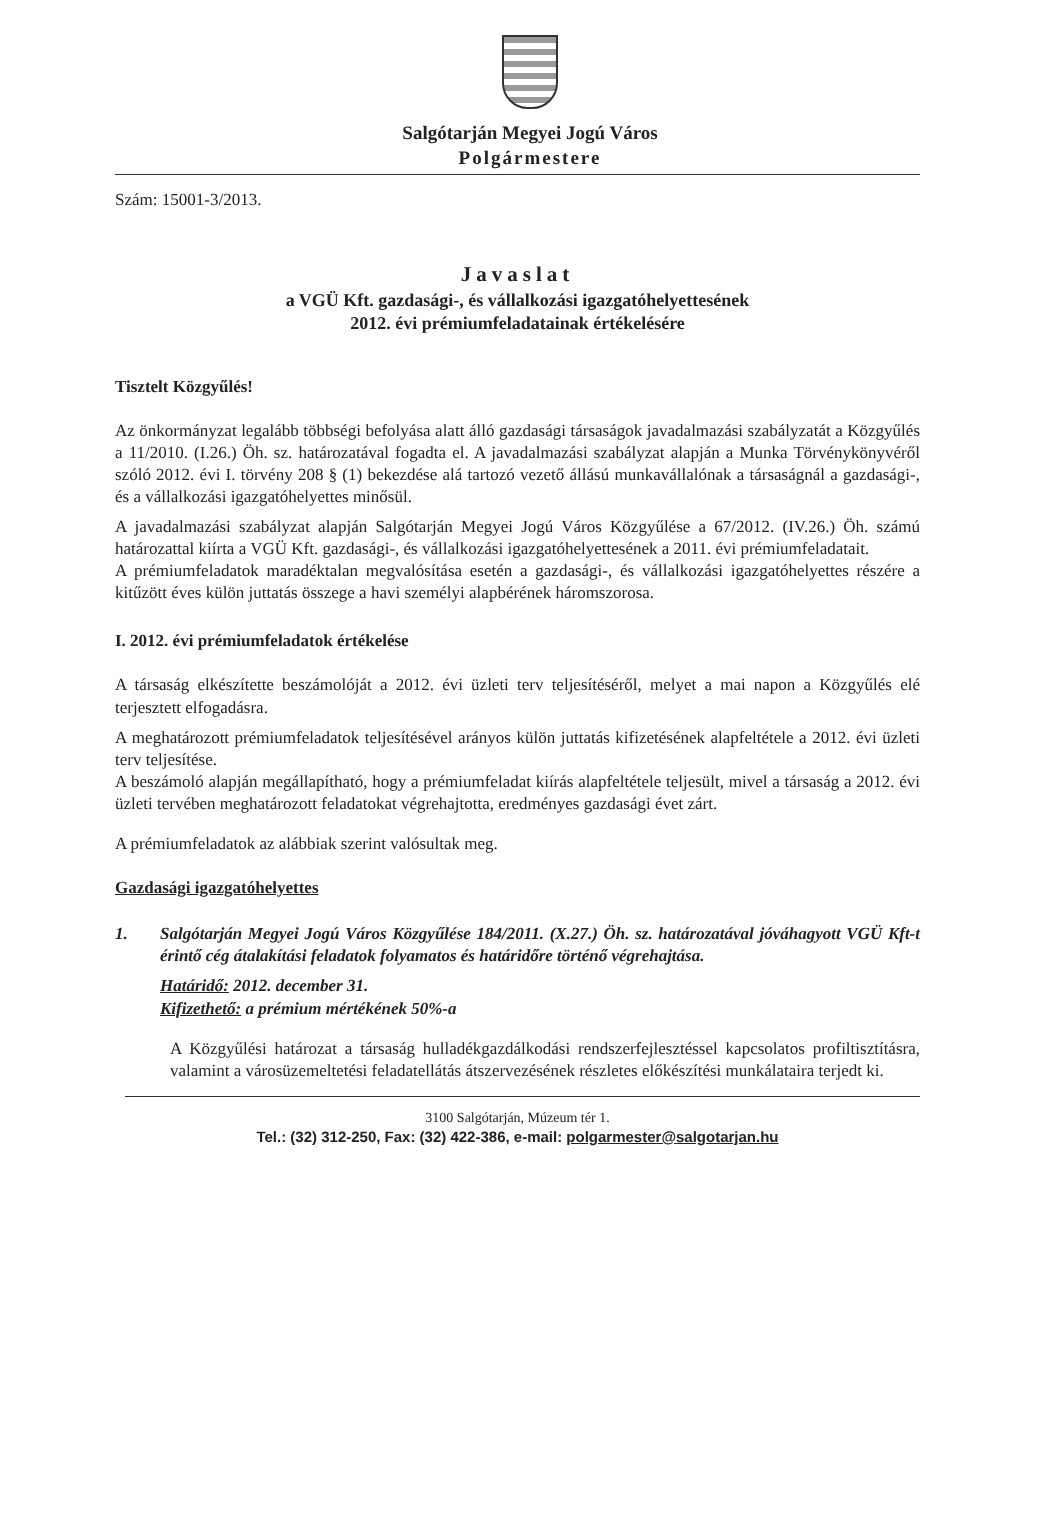Salgótarján Megyei Jogú Város
Polgármestere
Szám: 15001-3/2013.
Javaslat
a VGÜ Kft. gazdasági-, és vállalkozási igazgatóhelyettesének
2012. évi prémiumfeladatainak értékelésére
Tisztelt Közgyűlés!
Az önkormányzat legalább többségi befolyása alatt álló gazdasági társaságok javadalmazási szabályzatát a Közgyűlés a 11/2010. (I.26.) Öh. sz. határozatával fogadta el. A javadalmazási szabályzat alapján a Munka Törvénykönyvéről szóló 2012. évi I. törvény 208 § (1) bekezdése alá tartozó vezető állású munkavállalónak a társaságnál a gazdasági-, és a vállalkozási igazgatóhelyettes minősül.
A javadalmazási szabályzat alapján Salgótarján Megyei Jogú Város Közgyűlése a 67/2012. (IV.26.) Öh. számú határozattal kiírta a VGÜ Kft. gazdasági-, és vállalkozási igazgatóhelyettesének a 2011. évi prémiumfeladatait.
A prémiumfeladatok maradéktalan megvalósítása esetén a gazdasági-, és vállalkozási igazgatóhelyettes részére a kitűzött éves külön juttatás összege a havi személyi alapbérének háromszorosa.
I. 2012. évi prémiumfeladatok értékelése
A társaság elkészítette beszámolóját a 2012. évi üzleti terv teljesítéséről, melyet a mai napon a Közgyűlés elé terjesztett elfogadásra.
A meghatározott prémiumfeladatok teljesítésével arányos külön juttatás kifizetésének alapfeltétele a 2012. évi üzleti terv teljesítése.
A beszámoló alapján megállapítható, hogy a prémiumfeladat kiírás alapfeltétele teljesült, mivel a társaság a 2012. évi üzleti tervében meghatározott feladatokat végrehajtotta, eredményes gazdasági évet zárt.
A prémiumfeladatok az alábbiak szerint valósultak meg.
Gazdasági igazgatóhelyettes
1. Salgótarján Megyei Jogú Város Közgyűlése 184/2011. (X.27.) Öh. sz. határozatával jóváhagyott VGÜ Kft-t érintő cég átalakítási feladatok folyamatos és határidőre történő végrehajtása.
Határidő: 2012. december 31.
Kifizethető: a prémium mértékének 50%-a
A Közgyűlési határozat a társaság hulladékgazdálkodási rendszerfejlesztéssel kapcsolatos profiltisztításra, valamint a városüzemeltetési feladatellátás átszervezésének részletes előkészítési munkálataira terjedt ki.
3100 Salgótarján, Múzeum tér 1.
Tel.: (32) 312-250, Fax: (32) 422-386, e-mail: polgarmester@salgotarjan.hu